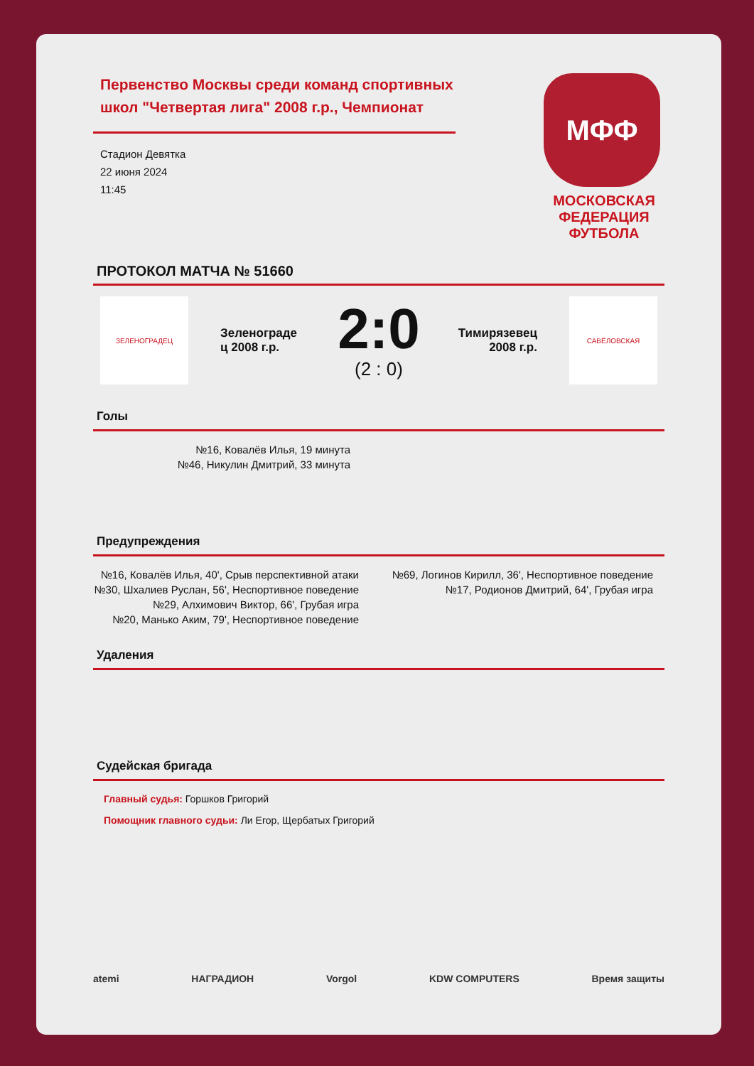Первенство Москвы среди команд спортивных школ "Четвертая лига" 2008 г.р., Чемпионат
Стадион Девятка
22 июня 2024
11:45
МФФ
МОСКОВСКАЯ
ФЕДЕРАЦИЯ
ФУТБОЛА
ПРОТОКОЛ МАТЧА № 51660
ЗЕЛЕНОГРАДЕЦ
Зеленограде ц 2008 г.р.
2:0
(2 : 0)
Тимирязевец 2008 г.р.
САВЁЛОВСКАЯ
Голы
№16, Ковалёв Илья, 19 минута
№46, Никулин Дмитрий, 33 минута
Предупреждения
№16, Ковалёв Илья, 40', Срыв перспективной атаки
№30, Шхалиев Руслан, 56', Неспортивное поведение
№29, Алхимович Виктор, 66', Грубая игра
№20, Манько Аким, 79', Неспортивное поведение
№69, Логинов Кирилл, 36', Неспортивное поведение
№17, Родионов Дмитрий, 64', Грубая игра
Удаления
Судейская бригада
Главный судья: Горшков Григорий
Помощник главного судьи: Ли Егор, Щербатых Григорий
atemi НАГРАДИОН Vorgol KDW COMPUTERS Время защиты